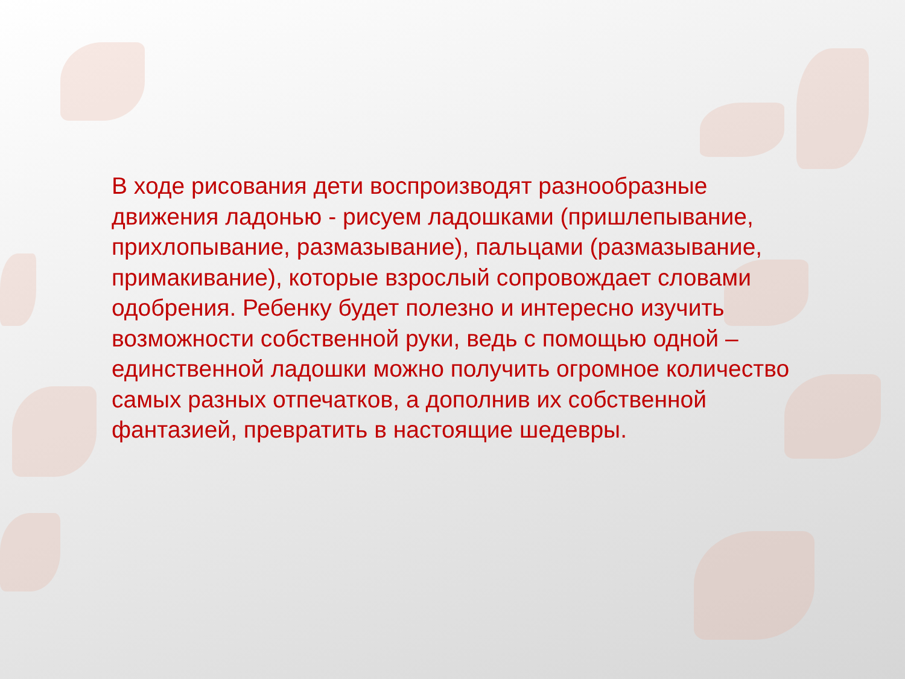В ходе рисования дети воспроизводят разнообразные движения ладонью - рисуем ладошками (пришлепывание, прихлопывание, размазывание), пальцами (размазывание, примакивание), которые взрослый сопровождает словами одобрения. Ребенку будет полезно и интересно изучить возможности собственной руки, ведь с помощью одной – единственной ладошки можно получить огромное количество самых разных отпечатков, а дополнив их собственной фантазией, превратить в настоящие шедевры.